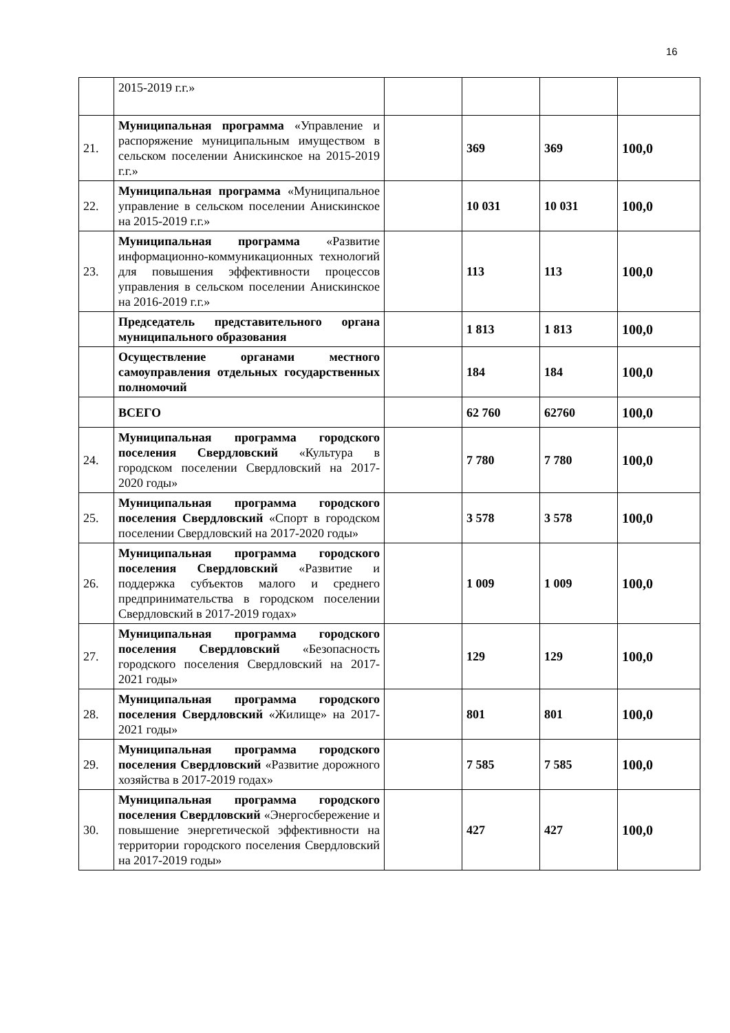16
| | 2015-2019 г.г.» | | | | |
| 21. | Муниципальная программа «Управление и распоряжение муниципальным имуществом в сельском поселении Анискинское на 2015-2019 г.г.» | | 369 | 369 | 100,0 |
| 22. | Муниципальная программа «Муниципальное управление в сельском поселении Анискинское на 2015-2019 г.г.» | | 10 031 | 10 031 | 100,0 |
| 23. | Муниципальная программа «Развитие информационно-коммуникационных технологий для повышения эффективности процессов управления в сельском поселении Анискинское на 2016-2019 г.г.» | | 113 | 113 | 100,0 |
| | Председатель представительного органа муниципального образования | | 1 813 | 1 813 | 100,0 |
| | Осуществление органами местного самоуправления отдельных государственных полномочий | | 184 | 184 | 100,0 |
| | ВСЕГО | | 62 760 | 62760 | 100,0 |
| 24. | Муниципальная программа городского поселения Свердловский «Культура в городском поселении Свердловский на 2017-2020 годы» | | 7 780 | 7 780 | 100,0 |
| 25. | Муниципальная программа городского поселения Свердловский «Спорт в городском поселении Свердловский на 2017-2020 годы» | | 3 578 | 3 578 | 100,0 |
| 26. | Муниципальная программа городского поселения Свердловский «Развитие и поддержка субъектов малого и среднего предпринимательства в городском поселении Свердловский в 2017-2019 годах» | | 1 009 | 1 009 | 100,0 |
| 27. | Муниципальная программа городского поселения Свердловский «Безопасность городского поселения Свердловский на 2017-2021 годы» | | 129 | 129 | 100,0 |
| 28. | Муниципальная программа городского поселения Свердловский «Жилище» на 2017-2021 годы» | | 801 | 801 | 100,0 |
| 29. | Муниципальная программа городского поселения Свердловский «Развитие дорожного хозяйства в 2017-2019 годах» | | 7 585 | 7 585 | 100,0 |
| 30. | Муниципальная программа городского поселения Свердловский «Энергосбережение и повышение энергетической эффективности на территории городского поселения Свердловский на 2017-2019 годы» | | 427 | 427 | 100,0 |